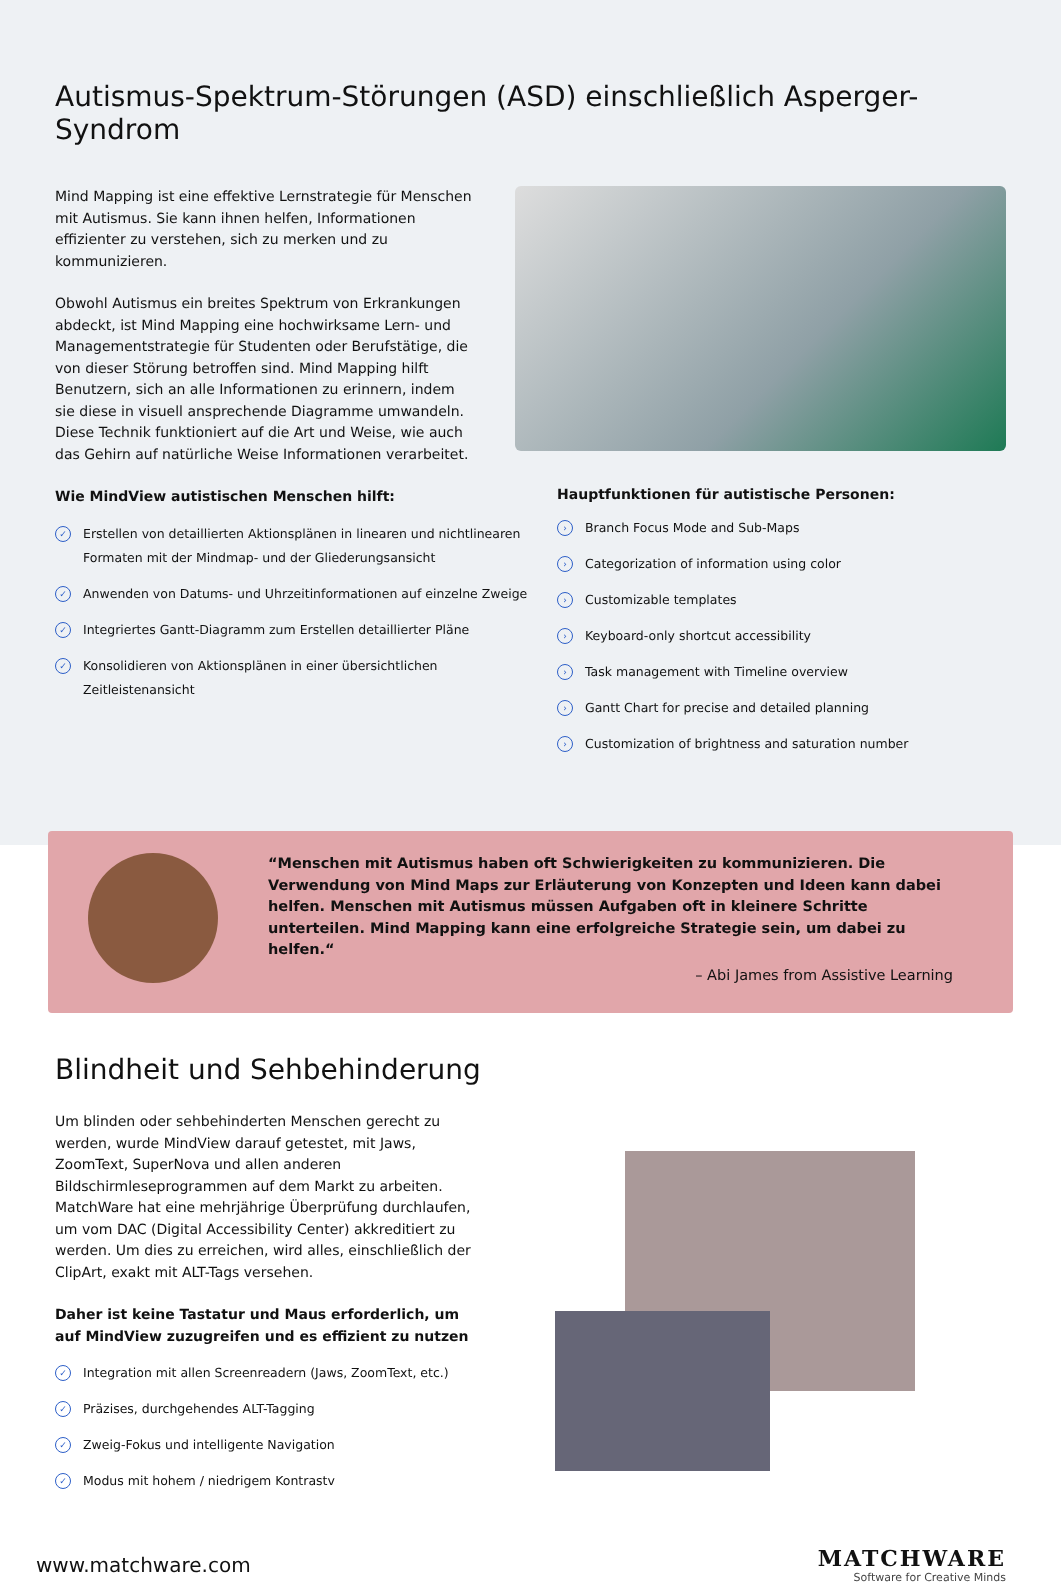Autismus-Spektrum-Störungen (ASD) einschließlich Asperger-Syndrom
Mind Mapping ist eine effektive Lernstrategie für Menschen mit Autismus. Sie kann ihnen helfen, Informationen effizienter zu verstehen, sich zu merken und zu kommunizieren.
Obwohl Autismus ein breites Spektrum von Erkrankungen abdeckt, ist Mind Mapping eine hochwirksame Lern- und Managementstrategie für Studenten oder Berufstätige, die von dieser Störung betroffen sind. Mind Mapping hilft Benutzern, sich an alle Informationen zu erinnern, indem sie diese in visuell ansprechende Diagramme umwandeln. Diese Technik funktioniert auf die Art und Weise, wie auch das Gehirn auf natürliche Weise Informationen verarbeitet.
Wie MindView autistischen Menschen hilft:
✓ Erstellen von detaillierten Aktionsplänen in linearen und nichtlinearen Formaten mit der Mindmap- und der Gliederungsansicht
✓ Anwenden von Datums- und Uhrzeitinformationen auf einzelne Zweige
✓ Integriertes Gantt-Diagramm zum Erstellen detaillierter Pläne
✓ Konsolidieren von Aktionsplänen in einer übersichtlichen Zeitleistenansicht
Hauptfunktionen für autistische Personen:
› Branch Focus Mode and Sub-Maps
› Categorization of information using color
› Customizable templates
› Keyboard-only shortcut accessibility
› Task management with Timeline overview
› Gantt Chart for precise and detailed planning
› Customization of brightness and saturation number
“Menschen mit Autismus haben oft Schwierigkeiten zu kommunizieren. Die Verwendung von Mind Maps zur Erläuterung von Konzepten und Ideen kann dabei helfen. Menschen mit Autismus müssen Aufgaben oft in kleinere Schritte unterteilen. Mind Mapping kann eine erfolgreiche Strategie sein, um dabei zu helfen.“
– Abi James from Assistive Learning
Blindheit und Sehbehinderung
Um blinden oder sehbehinderten Menschen gerecht zu werden, wurde MindView darauf getestet, mit Jaws, ZoomText, SuperNova und allen anderen Bildschirmleseprogrammen auf dem Markt zu arbeiten. MatchWare hat eine mehrjährige Überprüfung durchlaufen, um vom DAC (Digital Accessibility Center) akkreditiert zu werden. Um dies zu erreichen, wird alles, einschließlich der ClipArt, exakt mit ALT-Tags versehen.
Daher ist keine Tastatur und Maus erforderlich, um auf MindView zuzugreifen und es effizient zu nutzen
✓ Integration mit allen Screenreadern (Jaws, ZoomText, etc.)
✓ Präzises, durchgehendes ALT-Tagging
✓ Zweig-Fokus und intelligente Navigation
✓ Modus mit hohem / niedrigem Kontrastv
www.matchware.com
MATCHWARE
Software for Creative Minds